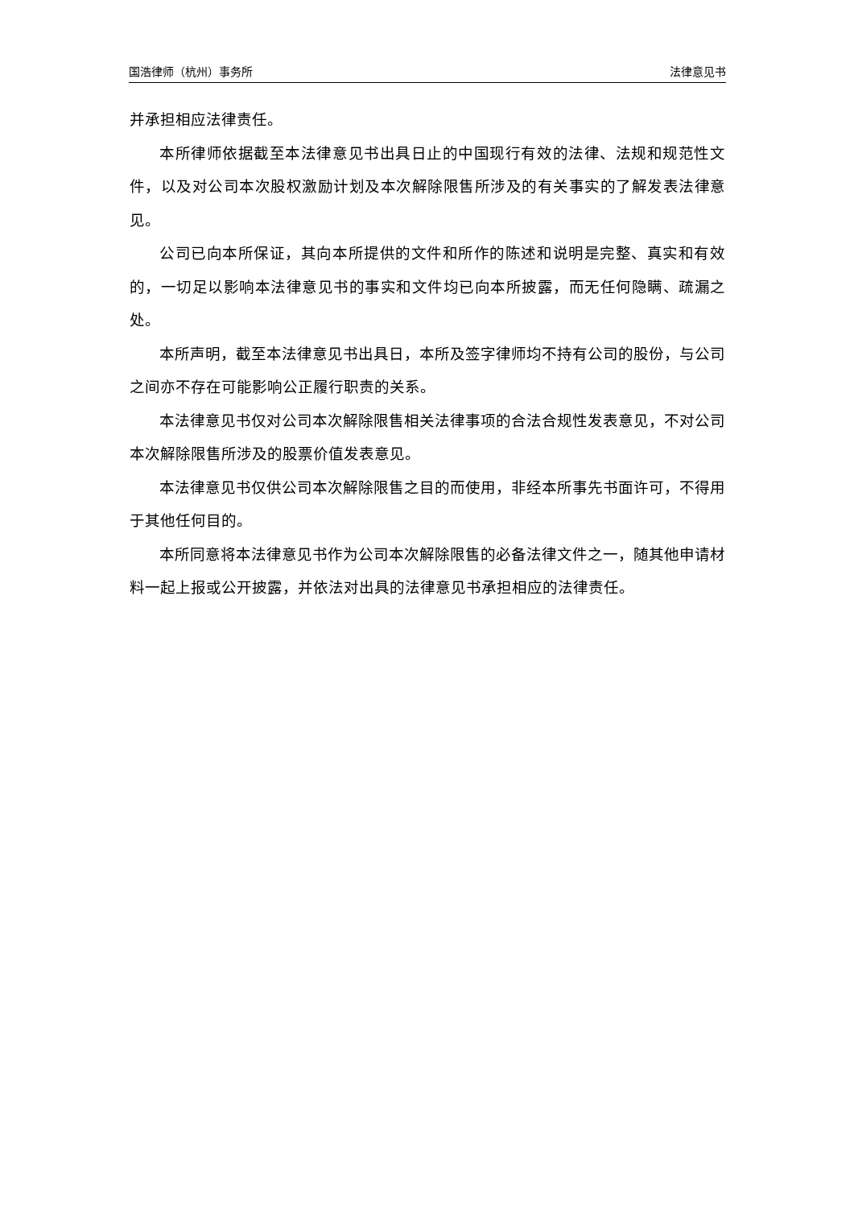国浩律师（杭州）事务所 法律意见书
并承担相应法律责任。
本所律师依据截至本法律意见书出具日止的中国现行有效的法律、法规和规范性文件，以及对公司本次股权激励计划及本次解除限售所涉及的有关事实的了解发表法律意见。
公司已向本所保证，其向本所提供的文件和所作的陈述和说明是完整、真实和有效的，一切足以影响本法律意见书的事实和文件均已向本所披露，而无任何隐瞒、疏漏之处。
本所声明，截至本法律意见书出具日，本所及签字律师均不持有公司的股份，与公司之间亦不存在可能影响公正履行职责的关系。
本法律意见书仅对公司本次解除限售相关法律事项的合法合规性发表意见，不对公司本次解除限售所涉及的股票价值发表意见。
本法律意见书仅供公司本次解除限售之目的而使用，非经本所事先书面许可，不得用于其他任何目的。
本所同意将本法律意见书作为公司本次解除限售的必备法律文件之一，随其他申请材料一起上报或公开披露，并依法对出具的法律意见书承担相应的法律责任。